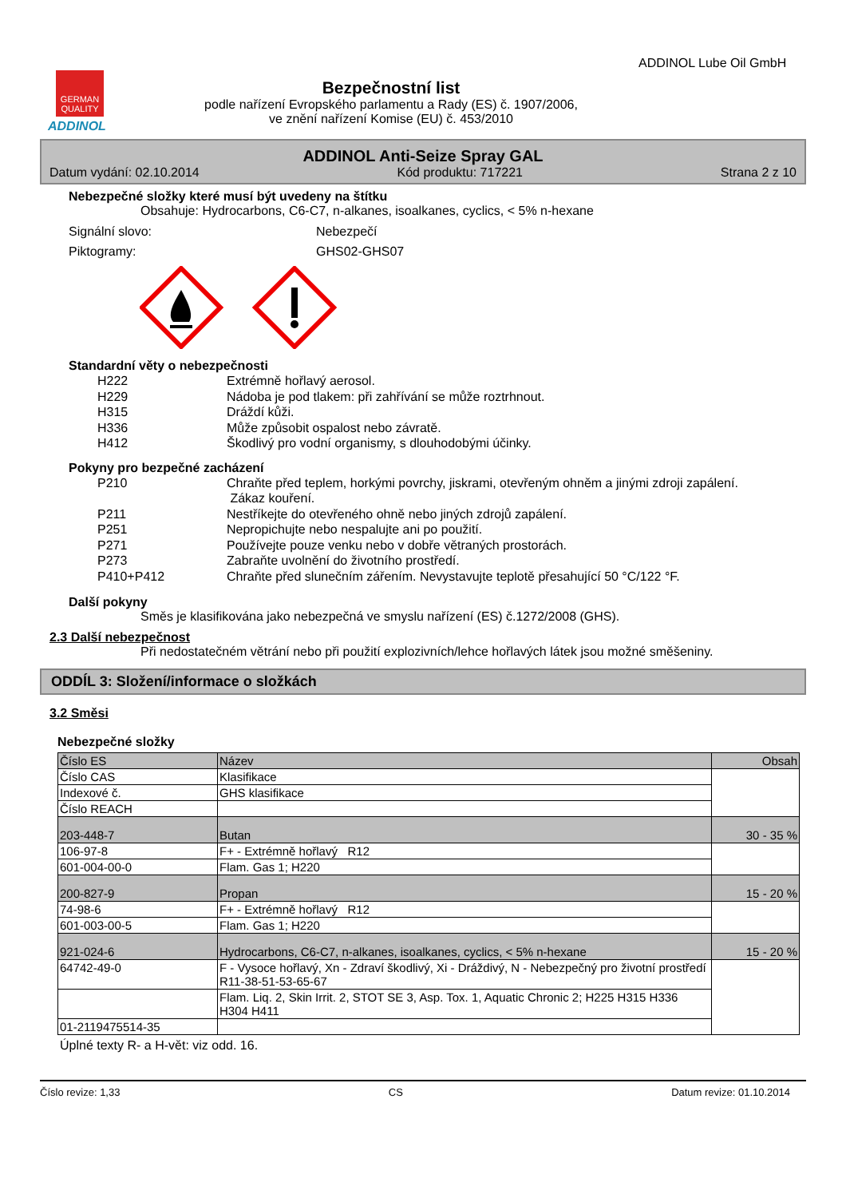GERMAN
QUALITY
ADDINOL
Bezpečnostní list
podle nařízení Evropského parlamentu a Rady (ES) č. 1907/2006,
ve znění nařízení Komise (EU) č. 453/2010
ADDINOL Lube Oil GmbH
ADDINOL Anti-Seize Spray GAL
Datum vydání: 02.10.2014 Kód produktu: 717221 Strana 2 z 10
Nebezpečné složky které musí být uvedeny na štítku
Obsahuje: Hydrocarbons, C6-C7, n-alkanes, isoalkanes, cyclics, < 5% n-hexane
Signální slovo: Nebezpečí Piktogramy: GHS02-GHS07
Standardní věty o nebezpečnosti
H222 Extrémně hořlavý aerosol. H229 Nádoba je pod tlakem: při zahřívání se může roztrhnout. H315 Dráždí kůži. H336 Může způsobit ospalost nebo závratě. H412 Škodlivý pro vodní organismy, s dlouhodobými účinky.
Pokyny pro bezpečné zacházení
P210 Chraňte před teplem, horkými povrchy, jiskrami, otevřeným ohněm a jinými zdroji zapálení.
Zákaz kouření. P211 Nestříkejte do otevřeného ohně nebo jiných zdrojů zapálení. P251 Nepropichujte nebo nespalujte ani po použití. P271 Používejte pouze venku nebo v dobře větraných prostorách. P273 Zabraňte uvolnění do životního prostředí. P410+P412 Chraňte před slunečním zářením. Nevystavujte teplotě přesahující 50 °C/122 °F.
Další pokyny
Směs je klasifikována jako nebezpečná ve smyslu nařízení (ES) č.1272/2008 (GHS).
2.3 Další nebezpečnost
Při nedostatečném větrání nebo při použití explozivních/lehce hořlavých látek jsou možné směšeniny.
ODDÍL 3: Složení/informace o složkách
3.2 Směsi
Nebezpečné složky
| Číslo ES | Název | Obsah |
| --- | --- | --- |
| Číslo CAS | Klasifikace | |
| Indexové č. | GHS klasifikace | |
| Číslo REACH | | |
| 203-448-7 | Butan | 30 - 35 % |
| 106-97-8 | F+ - Extrémně hořlavý R12 | |
| 601-004-00-0 | Flam. Gas 1; H220 | |
| 200-827-9 | Propan | 15 - 20 % |
| 74-98-6 | F+ - Extrémně hořlavý R12 | |
| 601-003-00-5 | Flam. Gas 1; H220 | |
| 921-024-6 | Hydrocarbons, C6-C7, n-alkanes, isoalkanes, cyclics, < 5% n-hexane | 15 - 20 % |
| 64742-49-0 | F - Vysoce hořlavý, Xn - Zdraví škodlivý, Xi - Dráždivý, N - Nebezpečný pro životní prostředí R11-38-51-53-65-67 | |
| | Flam. Liq. 2, Skin Irrit. 2, STOT SE 3, Asp. Tox. 1, Aquatic Chronic 2; H225 H315 H336 H304 H411 | |
| 01-2119475514-35 | | |
Úplné texty R- a H-vět: viz odd. 16.
Číslo revize: 1,33 CS Datum revize: 01.10.2014